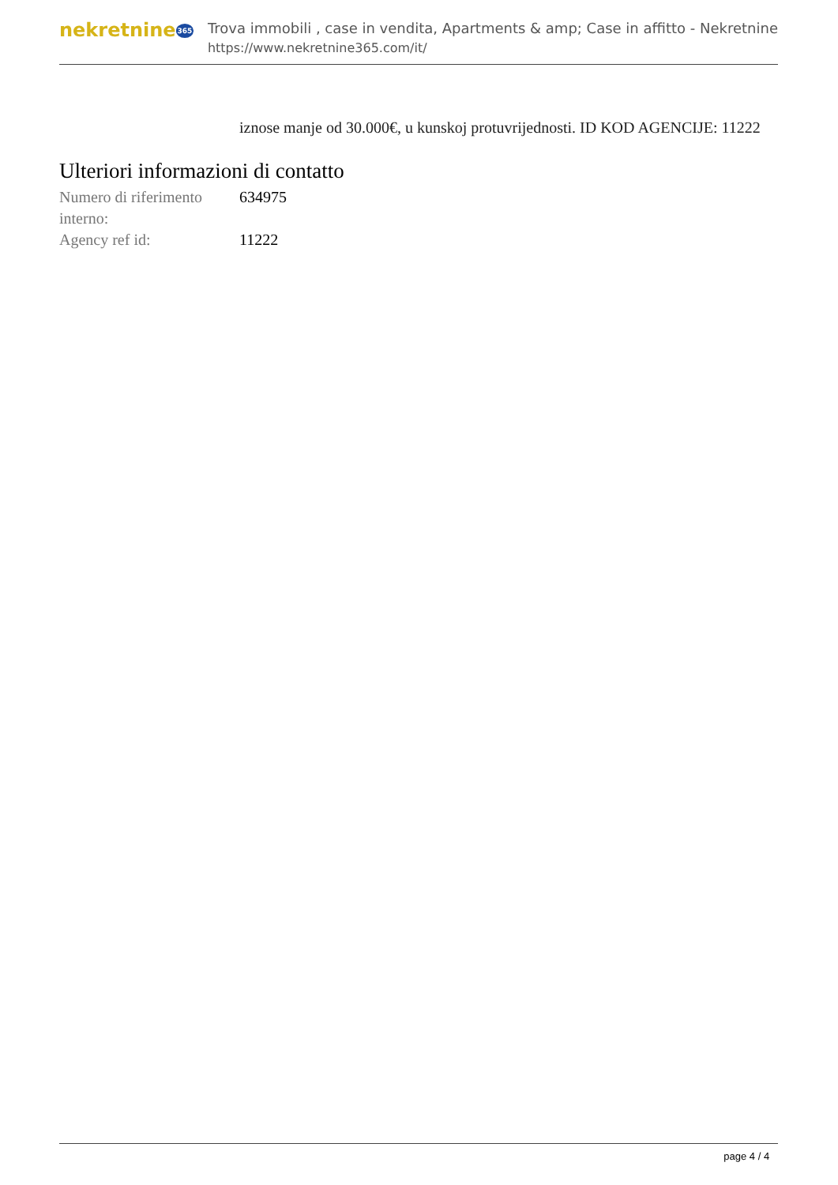nekretnine365
Trova immobili , case in vendita, Apartments & amp; Case in affitto - Nekretnine
https://www.nekretnine365.com/it/
iznose manje od 30.000€, u kunskoj protuvrijednosti. ID KOD AGENCIJE: 11222
Ulteriori informazioni di contatto
| Numero di riferimento interno: | 634975 |
| Agency ref id: | 11222 |
page 4 / 4